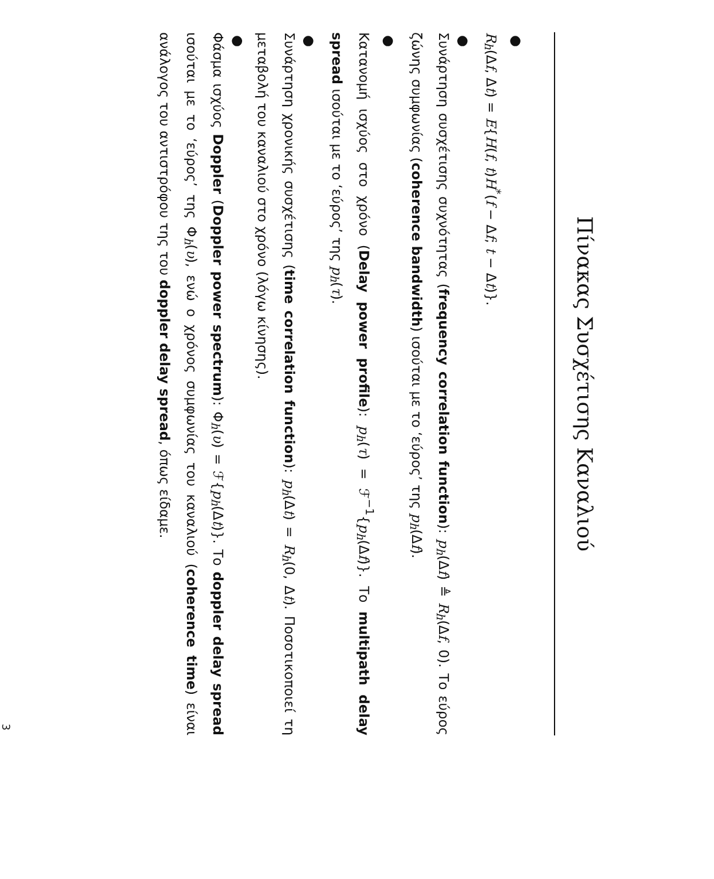Πίνακας Συσχέτισης Καναλιού
● R<sub>h</sub>(Δf, Δt) = E{H(f, t)H<sup>*</sup>(f − Δf; t − Δt)}.
● Συνάρτηση συσχέτισης συχνότητας (frequency correlation function): p<sub>h</sub>(Δf) ≜ R<sub>h</sub>(Δf, 0). Το εύρος ζώνης συμφωνίας (coherence bandwidth) ισούται με το ‘εύρος’ της p<sub>h</sub>(Δf).
● Κατανομή ισχύος στο χρόνο (Delay power profile): p<sub>h</sub>(τ) = ℱ<sup>−1</sup>{p<sub>h</sub>(Δf)}. Το multipath delay spread ισούται με το ‘εύρος’ της p<sub>h</sub>(τ).
● Συνάρτηση χρονικής συσχέτισης (time correlation function): p<sub>h</sub>(Δt) = R<sub>h</sub>(0, Δt). Ποσοτικοποιεί τη μεταβολή του καναλιού στο χρόνο (λόγω κίνησης).
● Φάσμα ισχύος Doppler (Doppler power spectrum): Φ<sub>h</sub>(υ) = ℱ{p<sub>h</sub>(Δt)}. Το doppler delay spread ισούται με το ‘εύρος’ της Φ<sub>h</sub>(υ), ενώ ο χρόνος συμφωνίας του καναλιού (coherence time) είναι ανάλογος του αντιστρόφου της του doppler delay spread, όπως είδαμε.
3